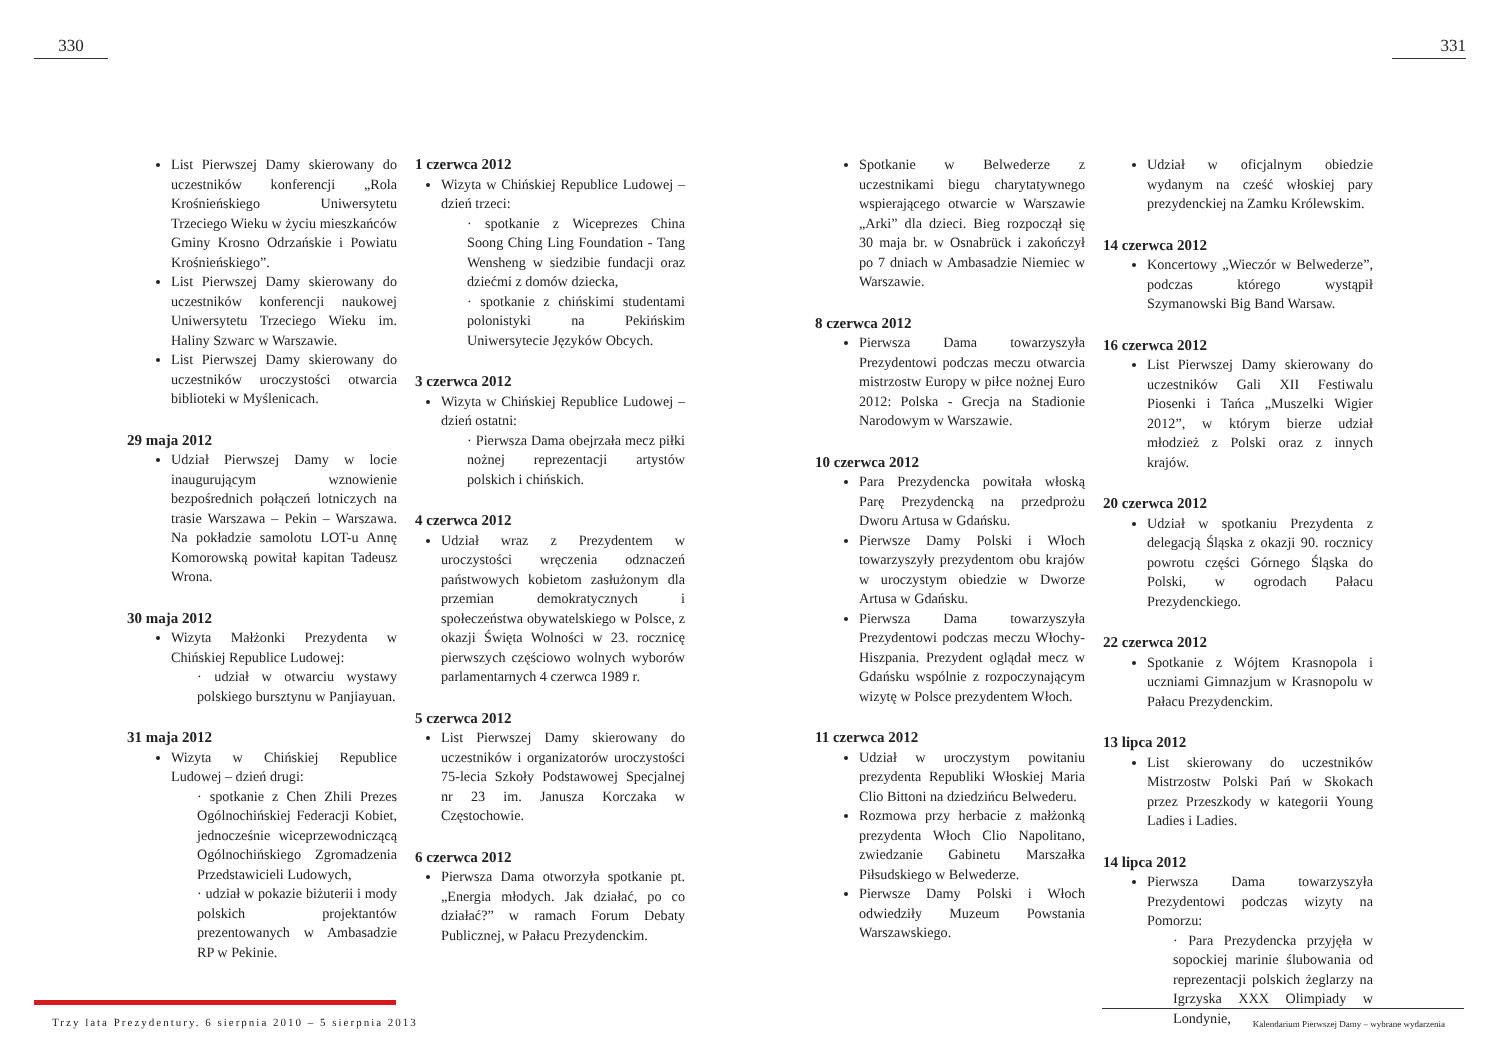330
List Pierwszej Damy skierowany do uczestników konferencji „Rola Krośnieńskiego Uniwersytetu Trzeciego Wieku w życiu mieszkańców Gminy Krosno Odrzańskie i Powiatu Krośnieńskiego”.
List Pierwszej Damy skierowany do uczestników konferencji naukowej Uniwersytetu Trzeciego Wieku im. Haliny Szwarc w Warszawie.
List Pierwszej Damy skierowany do uczestników uroczystości otwarcia biblioteki w Myślenicach.
29 maja 2012
Udział Pierwszej Damy w locie inaugurującym wznowienie bezpośrednich połączeń lotniczych na trasie Warszawa – Pekin – Warszawa. Na pokładzie samolotu LOT-u Annę Komorowską powitał kapitan Tadeusz Wrona.
30 maja 2012
Wizyta Małżonki Prezydenta w Chińskiej Republice Ludowej:
· udział w otwarciu wystawy polskiego bursztynu w Panjiayuan.
31 maja 2012
Wizyta w Chińskiej Republice Ludowej – dzień drugi:
· spotkanie z Chen Zhili Prezes Ogólnochińskiej Federacji Kobiet, jednocześnie wiceprzewodniczącą Ogólnochińskiego Zgromadzenia Przedstawicieli Ludowych,
· udział w pokazie biżuterii i mody polskich projektantów prezentowanych w Ambasadzie RP w Pekinie.
1 czerwca 2012
Wizyta w Chińskiej Republice Ludowej – dzień trzeci:
· spotkanie z Wiceprezes China Soong Ching Ling Foundation - Tang Wensheng w siedzibie fundacji oraz dziećmi z domów dziecka,
· spotkanie z chińskimi studentami polonistyki na Pekińskim Uniwersytecie Języków Obcych.
3 czerwca 2012
Wizyta w Chińskiej Republice Ludowej – dzień ostatni:
· Pierwsza Dama obejrzała mecz piłki nożnej reprezentacji artystów polskich i chińskich.
4 czerwca 2012
Udział wraz z Prezydentem w uroczystości wręczenia odznaczeń państwowych kobietom zasłużonym dla przemian demokratycznych i społeczeństwa obywatelskiego w Polsce, z okazji Święta Wolności w 23. rocznicę pierwszych częściowo wolnych wyborów parlamentarnych 4 czerwca 1989 r.
5 czerwca 2012
List Pierwszej Damy skierowany do uczestników i organizatorów uroczystości 75-lecia Szkoły Podstawowej Specjalnej nr 23 im. Janusza Korczaka w Częstochowie.
6 czerwca 2012
Pierwsza Dama otworzyła spotkanie pt. „Energia młodych. Jak działać, po co działać?” w ramach Forum Debaty Publicznej, w Pałacu Prezydenckim.
Trzy lata Prezydentury. 6 sierpnia 2010 – 5 sierpnia 2013
331
Spotkanie w Belwederze z uczestnikami biegu charytatywnego wspierającego otwarcie w Warszawie „Arki” dla dzieci. Bieg rozpoczął się 30 maja br. w Osnabrück i zakończył po 7 dniach w Ambasadzie Niemiec w Warszawie.
8 czerwca 2012
Pierwsza Dama towarzyszyła Prezydentowi podczas meczu otwarcia mistrzostw Europy w piłce nożnej Euro 2012: Polska - Grecja na Stadionie Narodowym w Warszawie.
10 czerwca 2012
Para Prezydencka powitała włoską Parę Prezydencką na przedprożu Dworu Artusa w Gdańsku.
Pierwsze Damy Polski i Włoch towarzyszyły prezydentom obu krajów w uroczystym obiedzie w Dworze Artusa w Gdańsku.
Pierwsza Dama towarzyszyła Prezydentowi podczas meczu Włochy-Hiszpania. Prezydent oglądał mecz w Gdańsku wspólnie z rozpoczynającym wizytę w Polsce prezydentem Włoch.
11 czerwca 2012
Udział w uroczystym powitaniu prezydenta Republiki Włoskiej Maria Clio Bittoni na dziedzińcu Belwederu.
Rozmowa przy herbacie z małżonką prezydenta Włoch Clio Napolitano, zwiedzanie Gabinetu Marszałka Piłsudskiego w Belwederze.
Pierwsze Damy Polski i Włoch odwiedziły Muzeum Powstania Warszawskiego.
Udział w oficjalnym obiedzie wydanym na cześć włoskiej pary prezydenckiej na Zamku Królewskim.
14 czerwca 2012
Koncertowy „Wieczór w Belwederze”, podczas którego wystąpił Szymanowski Big Band Warsaw.
16 czerwca 2012
List Pierwszej Damy skierowany do uczestników Gali XII Festiwalu Piosenki i Tańca „Muszelki Wigier 2012”, w którym bierze udział młodzież z Polski oraz z innych krajów.
20 czerwca 2012
Udział w spotkaniu Prezydenta z delegacją Śląska z okazji 90. rocznicy powrotu części Górnego Śląska do Polski, w ogrodach Pałacu Prezydenckiego.
22 czerwca 2012
Spotkanie z Wójtem Krasnopola i uczniami Gimnazjum w Krasnopolu w Pałacu Prezydenckim.
13 lipca 2012
List skierowany do uczestników Mistrzostw Polski Pań w Skokach przez Przeszkody w kategorii Young Ladies i Ladies.
14 lipca 2012
Pierwsza Dama towarzyszyła Prezydentowi podczas wizyty na Pomorzu:
· Para Prezydencka przyjęła w sopockiej marinie ślubowania od reprezentacji polskich żeglarzy na Igrzyska XXX Olimpiady w Londynie,
Kalendarium Pierwszej Damy – wybrane wydarzenia